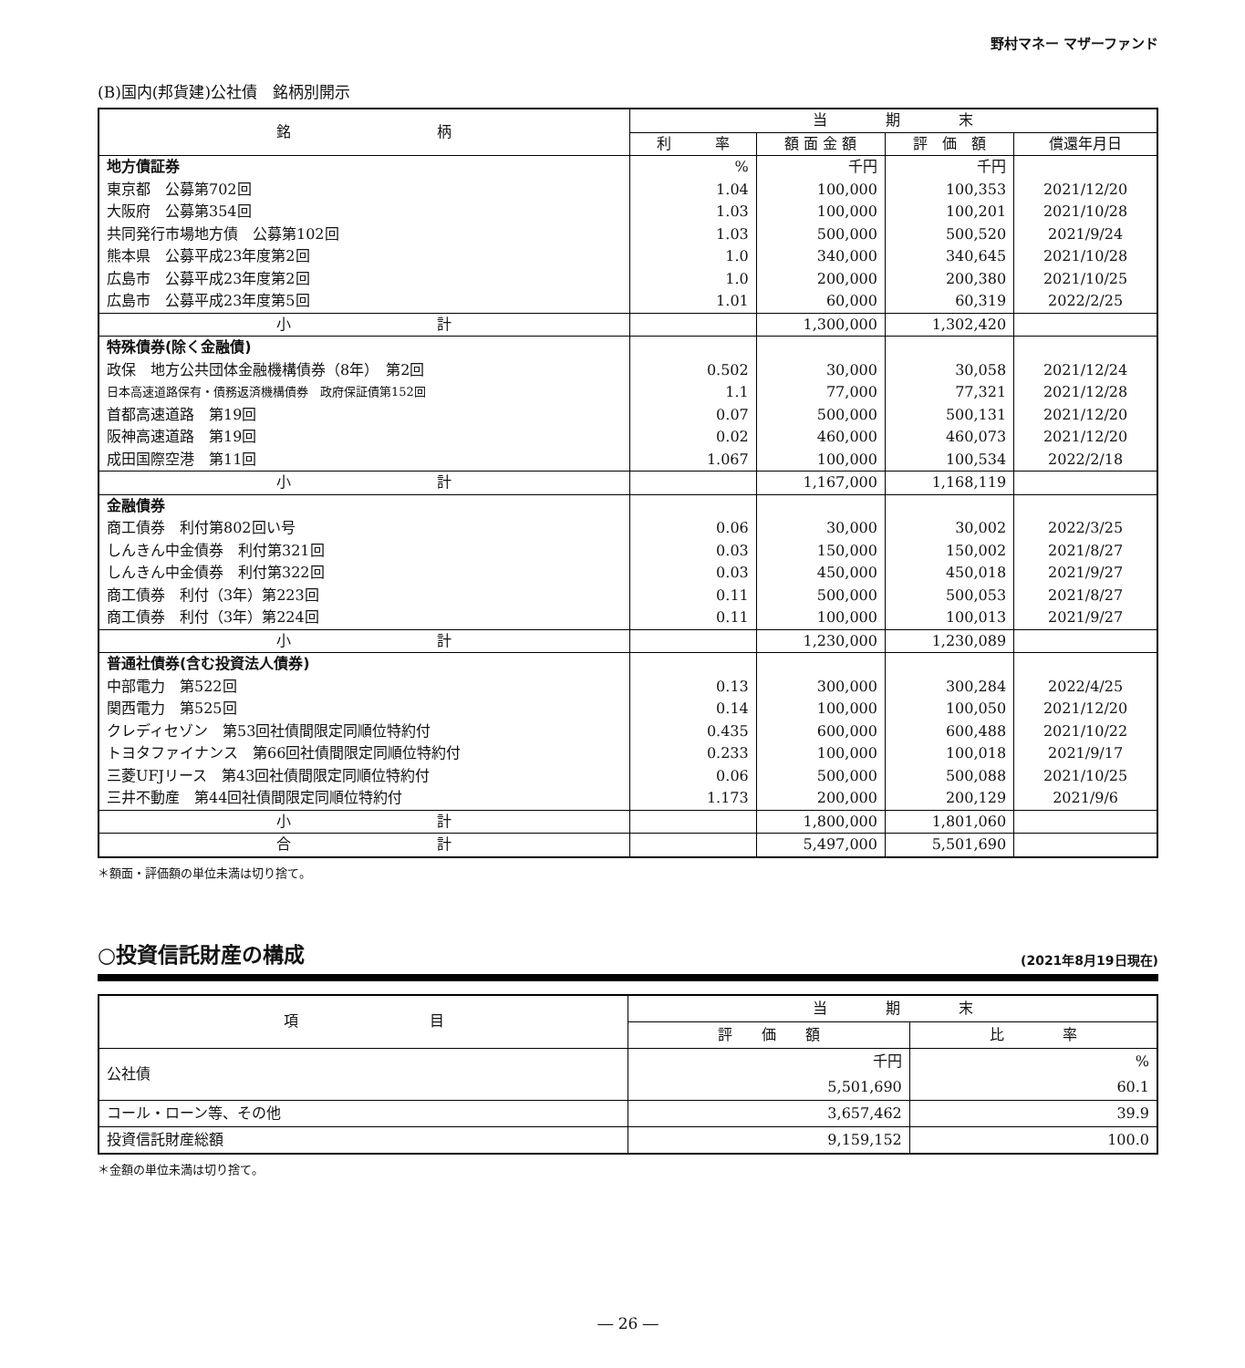野村マネー マザーファンド
(B)国内(邦貨建)公社債　銘柄別開示
| 銘 柄 | 当 期 末 | | | |
| --- | --- | --- | --- | --- |
| | 利 率 | 額 面 金 額 | 評 価 額 | 償還年月日 |
| 地方債証券 | % | 千円 | 千円 | |
| 東京都 公募第702回 | 1.04 | 100,000 | 100,353 | 2021/12/20 |
| 大阪府 公募第354回 | 1.03 | 100,000 | 100,201 | 2021/10/28 |
| 共同発行市場地方債 公募第102回 | 1.03 | 500,000 | 500,520 | 2021/9/24 |
| 熊本県 公募平成23年度第2回 | 1.0 | 340,000 | 340,645 | 2021/10/28 |
| 広島市 公募平成23年度第2回 | 1.0 | 200,000 | 200,380 | 2021/10/25 |
| 広島市 公募平成23年度第5回 | 1.01 | 60,000 | 60,319 | 2022/2/25 |
| 小 計 | | 1,300,000 | 1,302,420 | |
| 特殊債券(除く金融債) | | | | |
| 政保 地方公共団体金融機構債券（8年） 第2回 | 0.502 | 30,000 | 30,058 | 2021/12/24 |
| 日本高速道路保有・債務返済機構債券 政府保証債第152回 | 1.1 | 77,000 | 77,321 | 2021/12/28 |
| 首都高速道路 第19回 | 0.07 | 500,000 | 500,131 | 2021/12/20 |
| 阪神高速道路 第19回 | 0.02 | 460,000 | 460,073 | 2021/12/20 |
| 成田国際空港 第11回 | 1.067 | 100,000 | 100,534 | 2022/2/18 |
| 小 計 | | 1,167,000 | 1,168,119 | |
| 金融債券 | | | | |
| 商工債券 利付第802回い号 | 0.06 | 30,000 | 30,002 | 2022/3/25 |
| しんきん中金債券 利付第321回 | 0.03 | 150,000 | 150,002 | 2021/8/27 |
| しんきん中金債券 利付第322回 | 0.03 | 450,000 | 450,018 | 2021/9/27 |
| 商工債券 利付（3年）第223回 | 0.11 | 500,000 | 500,053 | 2021/8/27 |
| 商工債券 利付（3年）第224回 | 0.11 | 100,000 | 100,013 | 2021/9/27 |
| 小 計 | | 1,230,000 | 1,230,089 | |
| 普通社債券(含む投資法人債券) | | | | |
| 中部電力 第522回 | 0.13 | 300,000 | 300,284 | 2022/4/25 |
| 関西電力 第525回 | 0.14 | 100,000 | 100,050 | 2021/12/20 |
| クレディセゾン 第53回社債間限定同順位特約付 | 0.435 | 600,000 | 600,488 | 2021/10/22 |
| トヨタファイナンス 第66回社債間限定同順位特約付 | 0.233 | 100,000 | 100,018 | 2021/9/17 |
| 三菱UFJリース 第43回社債間限定同順位特約付 | 0.06 | 500,000 | 500,088 | 2021/10/25 |
| 三井不動産 第44回社債間限定同順位特約付 | 1.173 | 200,000 | 200,129 | 2021/9/6 |
| 小 計 | | 1,800,000 | 1,801,060 | |
| 合 計 | | 5,497,000 | 5,501,690 | |
＊額面・評価額の単位未満は切り捨て。
○投資信託財産の構成 (2021年8月19日現在)
| 項 目 | 当 期 末 | |
| --- | --- | --- |
| | 評 価 額 | 比 率 |
| 公社債 | 千円 5,501,690 | % 60.1 |
| コール・ローン等、その他 | 3,657,462 | 39.9 |
| 投資信託財産総額 | 9,159,152 | 100.0 |
＊金額の単位未満は切り捨て。
― 26 ―